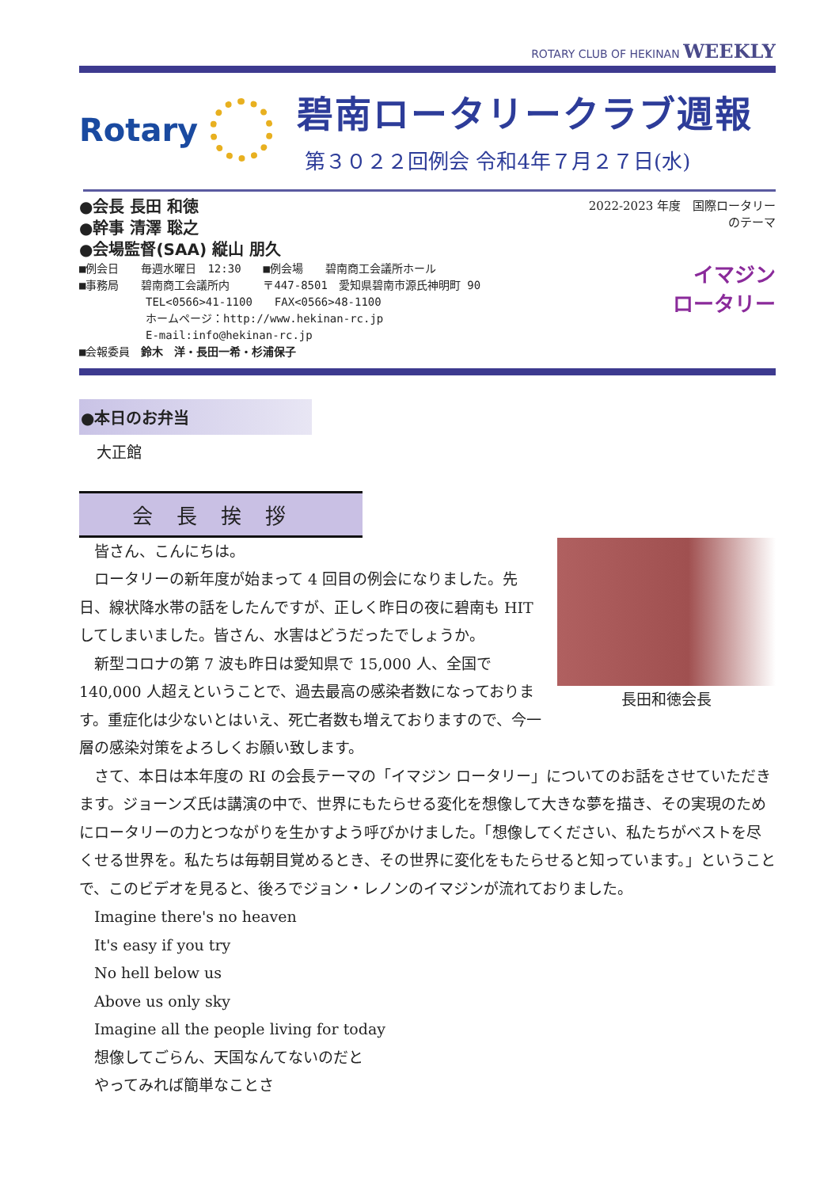ROTARY CLUB OF HEKINAN WEEKLY
Rotary
碧南ロータリークラブ週報
第３０２２回例会 令和4年７月２７日(水)
●会長 長田 和徳
●幹事 清澤 聡之
●会場監督(SAA) 縦山 朋久
■例会日　　毎週水曜日　12:30　　■例会場　　碧南商工会議所ホール
■事務局　　碧南商工会議所内　　　〒447-8501　愛知県碧南市源氏神明町 90
　　　　　　TEL<0566>41-1100　　FAX<0566>48-1100
　　　　　　ホームページ：http://www.hekinan-rc.jp
　　　　　　E-mail:info@hekinan-rc.jp
■会報委員　鈴木　洋・長田一希・杉浦保子
2022-2023 年度　国際ロータリーのテーマ
イマジン
ロータリー
●本日のお弁当
大正館
会長挨拶
長田和徳会長
皆さん、こんにちは。
ロータリーの新年度が始まって 4 回目の例会になりました。先日、線状降水帯の話をしたんですが、正しく昨日の夜に碧南も HIT してしまいました。皆さん、水害はどうだったでしょうか。
新型コロナの第 7 波も昨日は愛知県で 15,000 人、全国で 140,000 人超えということで、過去最高の感染者数になっております。重症化は少ないとはいえ、死亡者数も増えておりますので、今一層の感染対策をよろしくお願い致します。
さて、本日は本年度の RI の会長テーマの「イマジン ロータリー」についてのお話をさせていただきます。ジョーンズ氏は講演の中で、世界にもたらせる変化を想像して大きな夢を描き、その実現のためにロータリーの力とつながりを生かすよう呼びかけました。「想像してください、私たちがベストを尽くせる世界を。私たちは毎朝目覚めるとき、その世界に変化をもたらせると知っています。」ということで、このビデオを見ると、後ろでジョン・レノンのイマジンが流れておりました。
Imagine there's no heaven
It's easy if you try
No hell below us
Above us only sky
Imagine all the people living for today
想像してごらん、天国なんてないのだと
やってみれば簡単なことさ